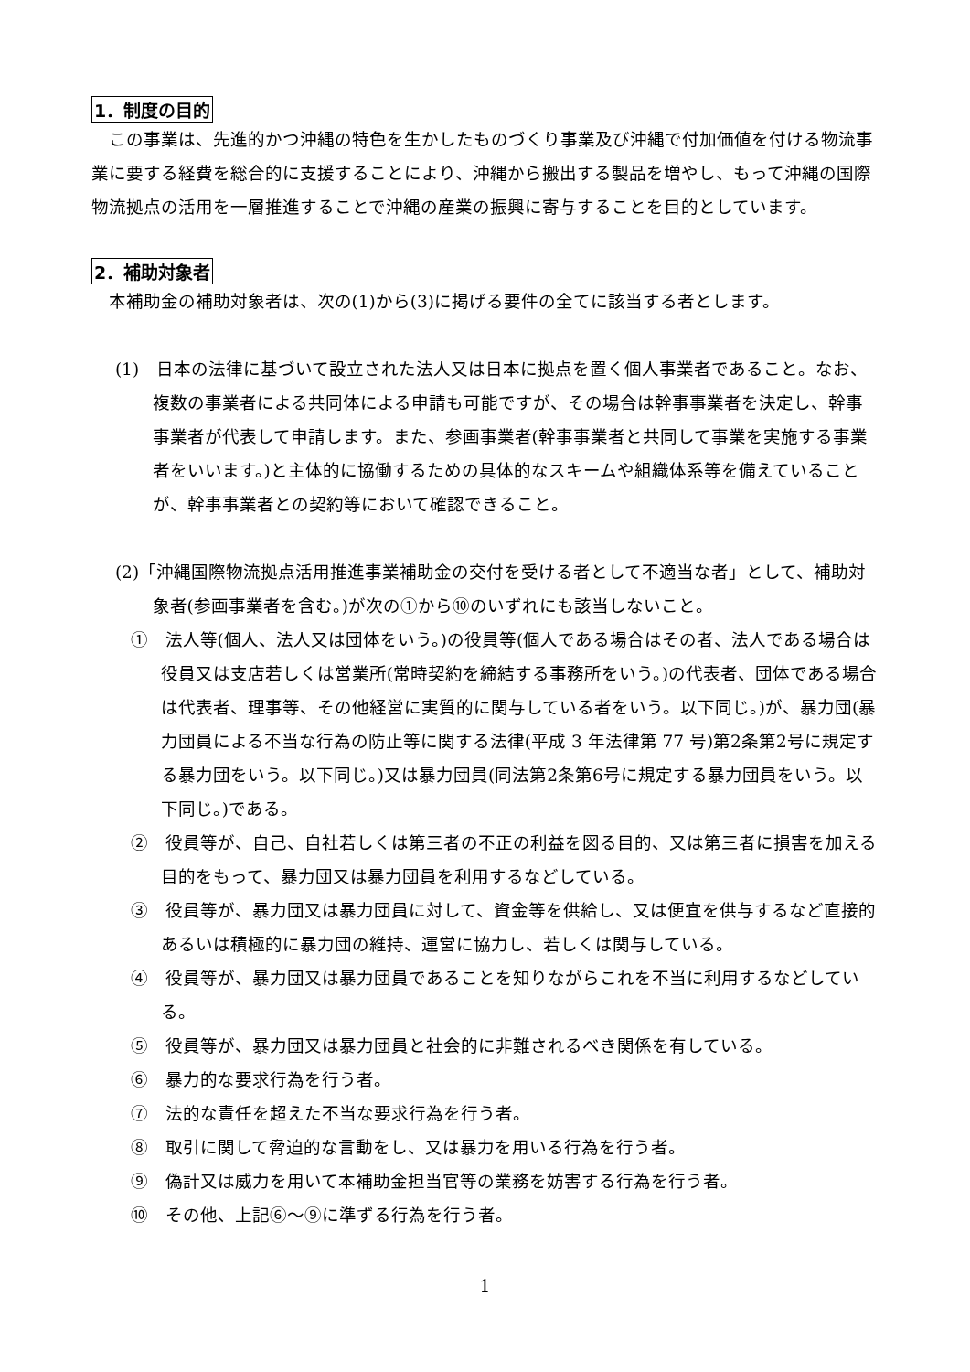1．制度の目的
この事業は、先進的かつ沖縄の特色を生かしたものづくり事業及び沖縄で付加価値を付ける物流事業に要する経費を総合的に支援することにより、沖縄から搬出する製品を増やし、もって沖縄の国際物流拠点の活用を一層推進することで沖縄の産業の振興に寄与することを目的としています。
2．補助対象者
本補助金の補助対象者は、次の(1)から(3)に掲げる要件の全てに該当する者とします。
(1)　日本の法律に基づいて設立された法人又は日本に拠点を置く個人事業者であること。なお、複数の事業者による共同体による申請も可能ですが、その場合は幹事事業者を決定し、幹事事業者が代表して申請します。また、参画事業者(幹事事業者と共同して事業を実施する事業者をいいます。)と主体的に協働するための具体的なスキームや組織体系等を備えていることが、幹事事業者との契約等において確認できること。
(2)「沖縄国際物流拠点活用推進事業補助金の交付を受ける者として不適当な者」として、補助対象者(参画事業者を含む。)が次の①から⑩のいずれにも該当しないこと。
①　法人等(個人、法人又は団体をいう。)の役員等(個人である場合はその者、法人である場合は役員又は支店若しくは営業所(常時契約を締結する事務所をいう。)の代表者、団体である場合は代表者、理事等、その他経営に実質的に関与している者をいう。以下同じ。)が、暴力団(暴力団員による不当な行為の防止等に関する法律(平成 3 年法律第 77 号)第2条第2号に規定する暴力団をいう。以下同じ。)又は暴力団員(同法第2条第6号に規定する暴力団員をいう。以下同じ。)である。
②　役員等が、自己、自社若しくは第三者の不正の利益を図る目的、又は第三者に損害を加える目的をもって、暴力団又は暴力団員を利用するなどしている。
③　役員等が、暴力団又は暴力団員に対して、資金等を供給し、又は便宜を供与するなど直接的あるいは積極的に暴力団の維持、運営に協力し、若しくは関与している。
④　役員等が、暴力団又は暴力団員であることを知りながらこれを不当に利用するなどしている。
⑤　役員等が、暴力団又は暴力団員と社会的に非難されるべき関係を有している。
⑥　暴力的な要求行為を行う者。
⑦　法的な責任を超えた不当な要求行為を行う者。
⑧　取引に関して脅迫的な言動をし、又は暴力を用いる行為を行う者。
⑨　偽計又は威力を用いて本補助金担当官等の業務を妨害する行為を行う者。
⑩　その他、上記⑥～⑨に準ずる行為を行う者。
1